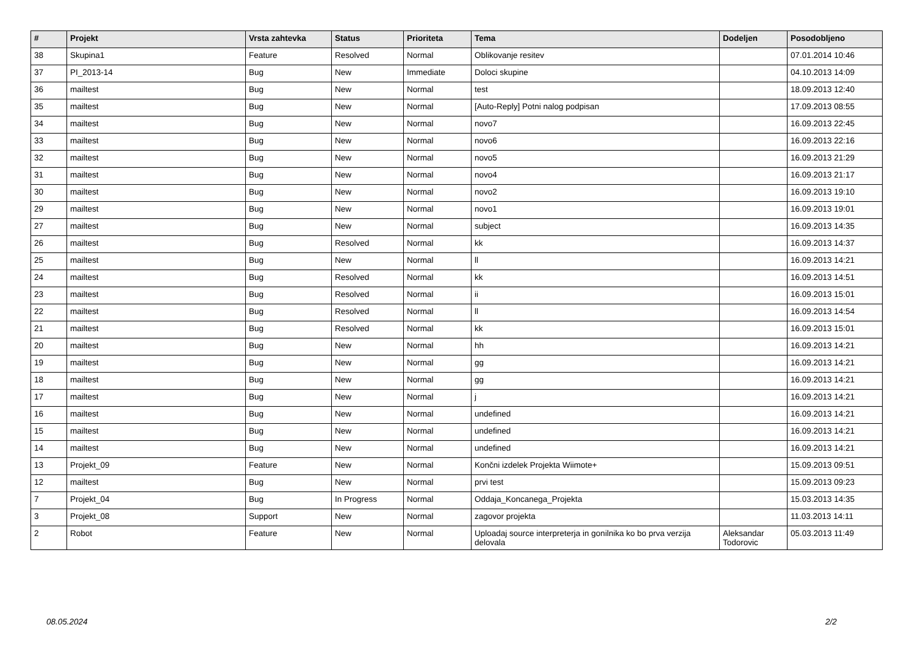| # | Projekt | Vrsta zahtevka | Status | Prioriteta | Tema | Dodeljen | Posodobljeno |
| --- | --- | --- | --- | --- | --- | --- | --- |
| 38 | Skupina1 | Feature | Resolved | Normal | Oblikovanje resitev | | 07.01.2014 10:46 |
| 37 | PI_2013-14 | Bug | New | Immediate | Doloci skupine | | 04.10.2013 14:09 |
| 36 | mailtest | Bug | New | Normal | test | | 18.09.2013 12:40 |
| 35 | mailtest | Bug | New | Normal | [Auto-Reply] Potni nalog podpisan | | 17.09.2013 08:55 |
| 34 | mailtest | Bug | New | Normal | novo7 | | 16.09.2013 22:45 |
| 33 | mailtest | Bug | New | Normal | novo6 | | 16.09.2013 22:16 |
| 32 | mailtest | Bug | New | Normal | novo5 | | 16.09.2013 21:29 |
| 31 | mailtest | Bug | New | Normal | novo4 | | 16.09.2013 21:17 |
| 30 | mailtest | Bug | New | Normal | novo2 | | 16.09.2013 19:10 |
| 29 | mailtest | Bug | New | Normal | novo1 | | 16.09.2013 19:01 |
| 27 | mailtest | Bug | New | Normal | subject | | 16.09.2013 14:35 |
| 26 | mailtest | Bug | Resolved | Normal | kk | | 16.09.2013 14:37 |
| 25 | mailtest | Bug | New | Normal | ll | | 16.09.2013 14:21 |
| 24 | mailtest | Bug | Resolved | Normal | kk | | 16.09.2013 14:51 |
| 23 | mailtest | Bug | Resolved | Normal | ii | | 16.09.2013 15:01 |
| 22 | mailtest | Bug | Resolved | Normal | ll | | 16.09.2013 14:54 |
| 21 | mailtest | Bug | Resolved | Normal | kk | | 16.09.2013 15:01 |
| 20 | mailtest | Bug | New | Normal | hh | | 16.09.2013 14:21 |
| 19 | mailtest | Bug | New | Normal | gg | | 16.09.2013 14:21 |
| 18 | mailtest | Bug | New | Normal | gg | | 16.09.2013 14:21 |
| 17 | mailtest | Bug | New | Normal | j | | 16.09.2013 14:21 |
| 16 | mailtest | Bug | New | Normal | undefined | | 16.09.2013 14:21 |
| 15 | mailtest | Bug | New | Normal | undefined | | 16.09.2013 14:21 |
| 14 | mailtest | Bug | New | Normal | undefined | | 16.09.2013 14:21 |
| 13 | Projekt_09 | Feature | New | Normal | Končni izdelek Projekta Wiimote+ | | 15.09.2013 09:51 |
| 12 | mailtest | Bug | New | Normal | prvi test | | 15.09.2013 09:23 |
| 7 | Projekt_04 | Bug | In Progress | Normal | Oddaja_Koncanega_Projekta | | 15.03.2013 14:35 |
| 3 | Projekt_08 | Support | New | Normal | zagovor projekta | | 11.03.2013 14:11 |
| 2 | Robot | Feature | New | Normal | Uploadaj source interpreterja in gonilnika ko bo prva verzija delovala | Aleksandar Todorovic | 05.03.2013 11:49 |
08.05.2024 2/2